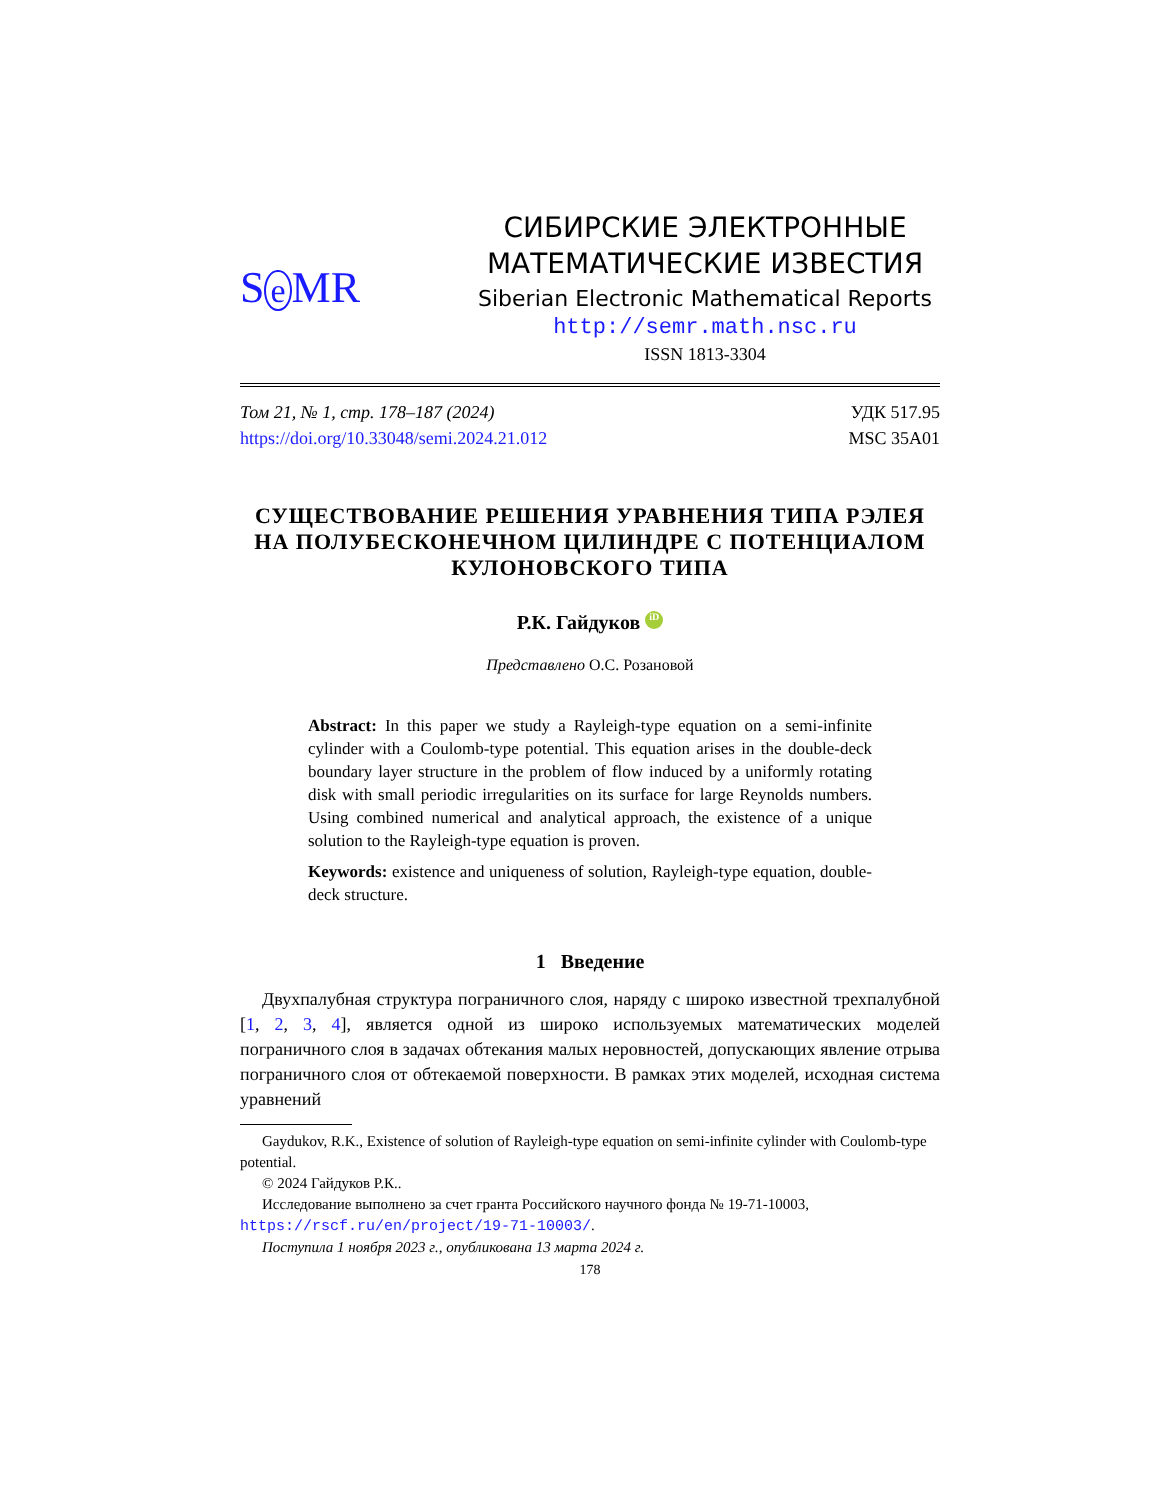S e MR
СИБИРСКИЕ ЭЛЕКТРОННЫЕ
МАТЕМАТИЧЕСКИЕ ИЗВЕСТИЯ
Siberian Electronic Mathematical Reports
http://semr.math.nsc.ru
ISSN 1813-3304
Том 21, № 1, стр. 178–187 (2024)
https://doi.org/10.33048/semi.2024.21.012
УДК 517.95
MSC 35A01
СУЩЕСТВОВАНИЕ РЕШЕНИЯ УРАВНЕНИЯ ТИПА РЭЛЕЯ НА ПОЛУБЕСКОНЕЧНОМ ЦИЛИНДРЕ С ПОТЕНЦИАЛОМ КУЛОНОВСКОГО ТИПА
Р.К. Гайдуков iD
Представлено О.С. Розановой
Abstract: In this paper we study a Rayleigh-type equation on a semi-infinite cylinder with a Coulomb-type potential. This equation arises in the double-deck boundary layer structure in the problem of flow induced by a uniformly rotating disk with small periodic irregularities on its surface for large Reynolds numbers. Using combined numerical and analytical approach, the existence of a unique solution to the Rayleigh-type equation is proven.
Keywords: existence and uniqueness of solution, Rayleigh-type equation, double-deck structure.
1 Введение
Двухпалубная структура пограничного слоя, наряду с широко известной трехпалубной [1, 2, 3, 4], является одной из широко используемых математических моделей пограничного слоя в задачах обтекания малых неровностей, допускающих явление отрыва пограничного слоя от обтекаемой поверхности. В рамках этих моделей, исходная система уравнений
Gaydukov, R.K., Existence of solution of Rayleigh-type equation on semi-infinite cylinder with Coulomb-type potential.
© 2024 Гайдуков Р.К..
Исследование выполнено за счет гранта Российского научного фонда № 19-71-10003, https://rscf.ru/en/project/19-71-10003/.
Поступила 1 ноября 2023 г., опубликована 13 марта 2024 г.
178